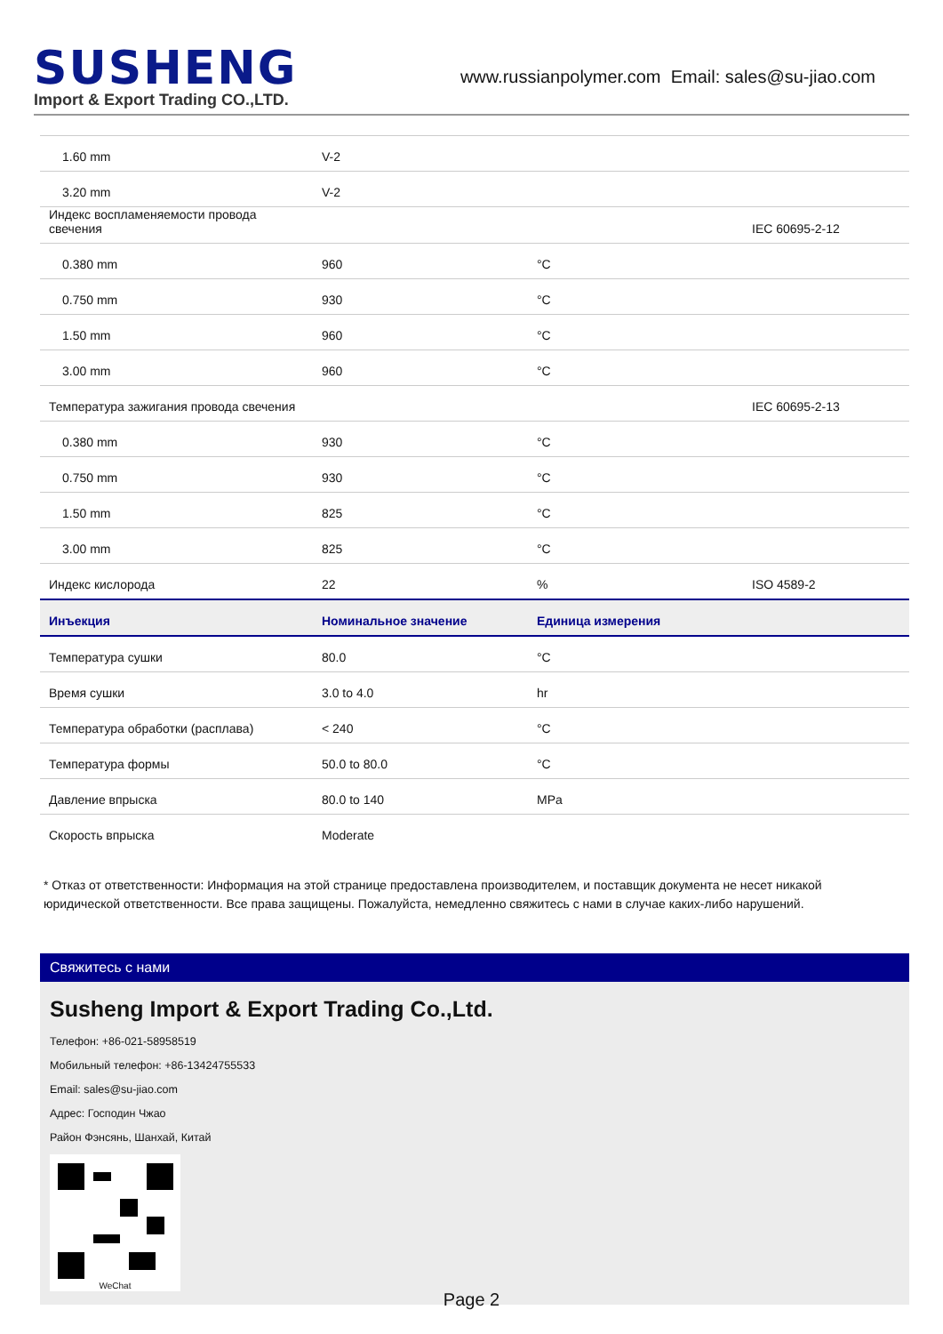SUSHENG
Import & Export Trading CO.,LTD.
www.russianpolymer.com Email: sales@su-jiao.com
| 1.60 mm | V-2 | | |
| 3.20 mm | V-2 | | |
| Индекс воспламеняемости провода свечения | | | IEC 60695-2-12 |
| 0.380 mm | 960 | °C | |
| 0.750 mm | 930 | °C | |
| 1.50 mm | 960 | °C | |
| 3.00 mm | 960 | °C | |
| Температура зажигания провода свечения | | | IEC 60695-2-13 |
| 0.380 mm | 930 | °C | |
| 0.750 mm | 930 | °C | |
| 1.50 mm | 825 | °C | |
| 3.00 mm | 825 | °C | |
| Индекс кислорода | 22 | % | ISO 4589-2 |
| Инъекция | Номинальное значение | Единица измерения | |
| Температура сушки | 80.0 | °C | |
| Время сушки | 3.0 to 4.0 | hr | |
| Температура обработки (расплава) | < 240 | °C | |
| Температура формы | 50.0 to 80.0 | °C | |
| Давление впрыска | 80.0 to 140 | MPa | |
| Скорость впрыска | Moderate | | |
* Отказ от ответственности: Информация на этой странице предоставлена производителем, и поставщик документа не несет никакой юридической ответственности. Все права защищены. Пожалуйста, немедленно свяжитесь с нами в случае каких-либо нарушений.
Свяжитесь с нами
Susheng Import & Export Trading Co.,Ltd.
Телефон: +86-021-58958519
Мобильный телефон: +86-13424755533
Email: sales@su-jiao.com
Адрес: Господин Чжао
Район Фэнсянь, Шанхай, Китай
WeChat
Page 2